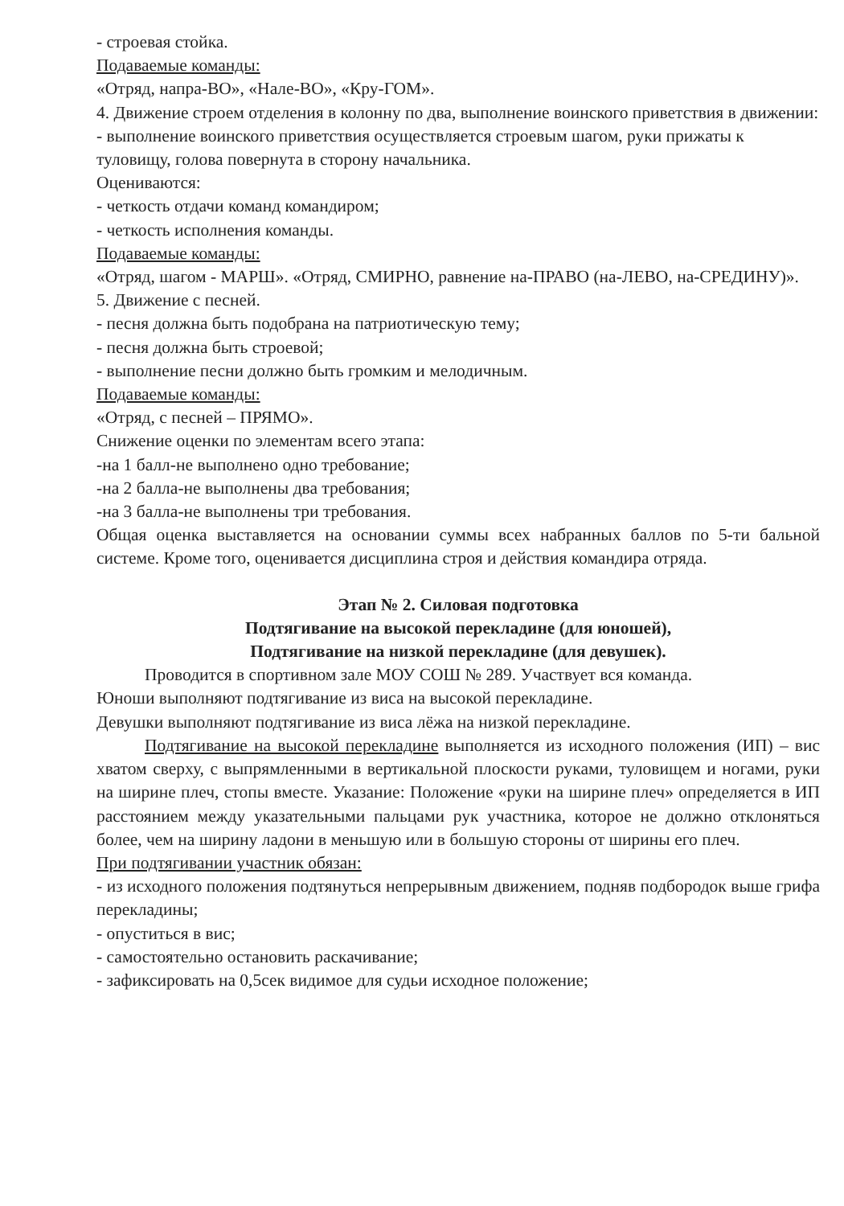- строевая стойка.
Подаваемые команды:
«Отряд, напра-ВО», «Нале-ВО», «Кру-ГОМ».
4. Движение строем отделения в колонну по два, выполнение воинского приветствия в движении:
- выполнение воинского приветствия осуществляется строевым шагом, руки прижаты к туловищу, голова повернута в сторону начальника.
Оцениваются:
- четкость отдачи команд командиром;
- четкость исполнения команды.
Подаваемые команды:
«Отряд, шагом - МАРШ». «Отряд, СМИРНО, равнение на-ПРАВО (на-ЛЕВО, на-СРЕДИНУ)».
5. Движение с песней.
- песня должна быть подобрана на патриотическую тему;
- песня должна быть строевой;
- выполнение песни должно быть громким и мелодичным.
Подаваемые команды:
«Отряд, с песней – ПРЯМО».
Снижение оценки по элементам всего этапа:
-на 1 балл-не выполнено одно требование;
-на 2 балла-не выполнены два требования;
-на 3 балла-не выполнены три требования.
Общая оценка выставляется на основании суммы всех набранных баллов по 5-ти бальной системе. Кроме того, оценивается дисциплина строя и действия командира отряда.
Этап № 2. Силовая подготовка
Подтягивание на высокой перекладине (для юношей),
Подтягивание на низкой перекладине (для девушек).
Проводится в спортивном зале МОУ СОШ № 289. Участвует вся команда.
Юноши выполняют подтягивание из виса на высокой перекладине.
Девушки выполняют подтягивание из виса лёжа на низкой перекладине.
Подтягивание на высокой перекладине выполняется из исходного положения (ИП) – вис хватом сверху, с выпрямленными в вертикальной плоскости руками, туловищем и ногами, руки на ширине плеч, стопы вместе. Указание: Положение «руки на ширине плеч» определяется в ИП расстоянием между указательными пальцами рук участника, которое не должно отклоняться более, чем на ширину ладони в меньшую или в большую стороны от ширины его плеч.
При подтягивании участник обязан:
- из исходного положения подтянуться непрерывным движением, подняв подбородок выше грифа перекладины;
- опуститься в вис;
- самостоятельно остановить раскачивание;
- зафиксировать на 0,5сек видимое для судьи исходное положение;